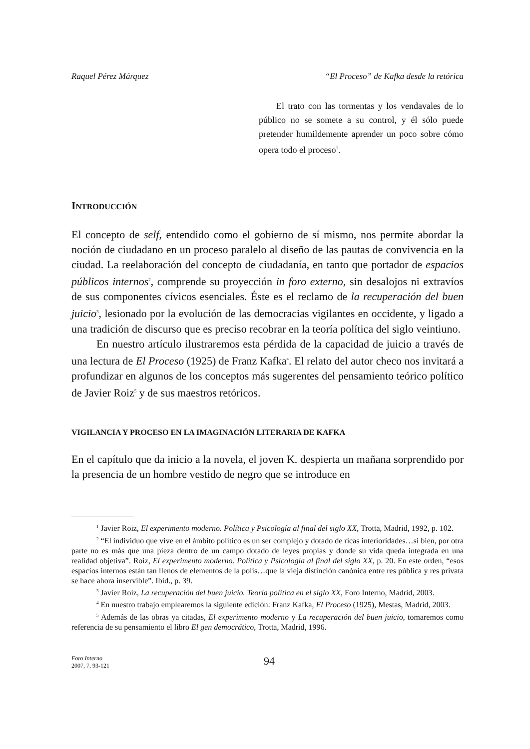Raquel Pérez Márquez “El Proceso” de Kafka desde la retórica
El trato con las tormentas y los vendavales de lo público no se somete a su control, y él sólo puede pretender humildemente aprender un poco sobre cómo opera todo el proceso<sup>1</sup>.
INTRODUCCIÓN
El concepto de self, entendido como el gobierno de sí mismo, nos permite abordar la noción de ciudadano en un proceso paralelo al diseño de las pautas de convivencia en la ciudad. La reelaboración del concepto de ciudadanía, en tanto que portador de espacios públicos internos<sup>2</sup>, comprende su proyección in foro externo, sin desalojos ni extravíos de sus componentes cívicos esenciales. Éste es el reclamo de la recuperación del buen juicio<sup>3</sup>, lesionado por la evolución de las democracias vigilantes en occidente, y ligado a una tradición de discurso que es preciso recobrar en la teoría política del siglo veintiuno.
En nuestro artículo ilustraremos esta pérdida de la capacidad de juicio a través de una lectura de El Proceso (1925) de Franz Kafka<sup>4</sup>. El relato del autor checo nos invitará a profundizar en algunos de los conceptos más sugerentes del pensamiento teórico político de Javier Roiz<sup>5</sup> y de sus maestros retóricos.
VIGILANCIA Y PROCESO EN LA IMAGINACIÓN LITERARIA DE KAFKA
En el capítulo que da inicio a la novela, el joven K. despierta un mañana sorprendido por la presencia de un hombre vestido de negro que se introduce en
<sup>1</sup> Javier Roiz, El experimento moderno. Política y Psicología al final del siglo XX, Trotta, Madrid, 1992, p. 102.
<sup>2</sup> “El individuo que vive en el ámbito político es un ser complejo y dotado de ricas interioridades…si bien, por otra parte no es más que una pieza dentro de un campo dotado de leyes propias y donde su vida queda integrada en una realidad objetiva”. Roiz, El experimento moderno. Política y Psicología al final del siglo XX, p. 20. En este orden, “esos espacios internos están tan llenos de elementos de la polis…que la vieja distinción canónica entre res pública y res privata se hace ahora inservible”. Ibid., p. 39.
<sup>3</sup> Javier Roiz, La recuperación del buen juicio. Teoría política en el siglo XX, Foro Interno, Madrid, 2003.
<sup>4</sup> En nuestro trabajo emplearemos la siguiente edición: Franz Kafka, El Proceso (1925), Mestas, Madrid, 2003.
<sup>5</sup> Además de las obras ya citadas, El experimento moderno y La recuperación del buen juicio, tomaremos como referencia de su pensamiento el libro El gen democrático, Trotta, Madrid, 1996.
Foro Interno
2007, 7, 93-121
94